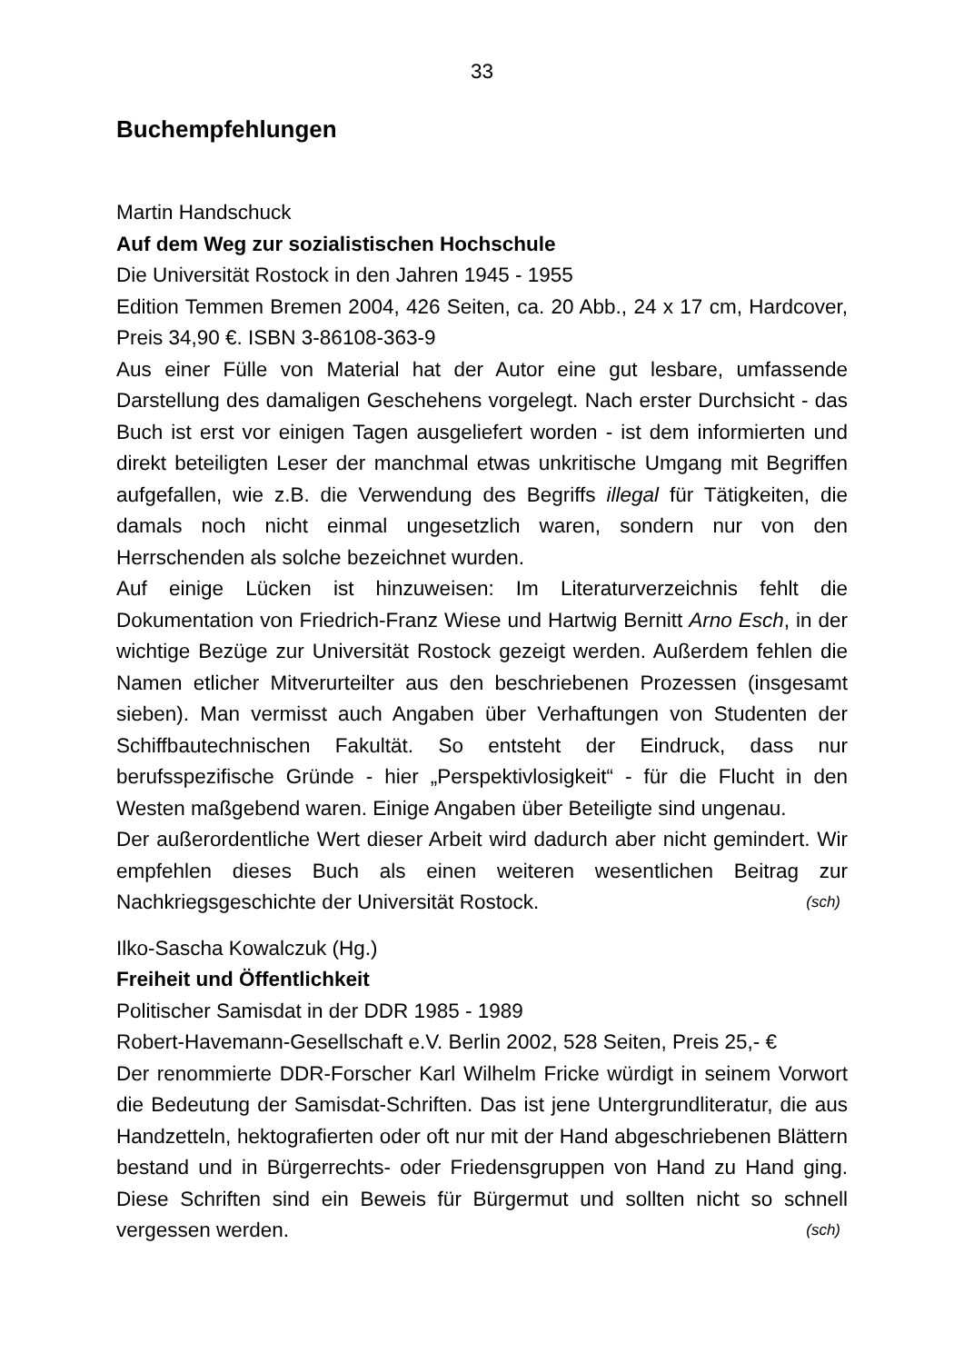33
Buchempfehlungen
Martin Handschuck
Auf dem Weg zur sozialistischen Hochschule
Die Universität Rostock in den Jahren 1945 - 1955
Edition Temmen Bremen 2004, 426 Seiten, ca. 20 Abb., 24 x 17 cm, Hardcover, Preis 34,90 €. ISBN 3-86108-363-9
Aus einer Fülle von Material hat der Autor eine gut lesbare, umfassende Darstellung des damaligen Geschehens vorgelegt. Nach erster Durchsicht - das Buch ist erst vor einigen Tagen ausgeliefert worden - ist dem informierten und direkt beteiligten Leser der manchmal etwas unkritische Umgang mit Begriffen aufgefallen, wie z.B. die Verwendung des Begriffs illegal für Tätigkeiten, die damals noch nicht einmal ungesetzlich waren, sondern nur von den Herrschenden als solche bezeichnet wurden.
Auf einige Lücken ist hinzuweisen: Im Literaturverzeichnis fehlt die Dokumentation von Friedrich-Franz Wiese und Hartwig Bernitt Arno Esch, in der wichtige Bezüge zur Universität Rostock gezeigt werden. Außerdem fehlen die Namen etlicher Mitverurteilter aus den beschriebenen Prozessen (insgesamt sieben). Man vermisst auch Angaben über Verhaftungen von Studenten der Schiffbautechnischen Fakultät. So entsteht der Eindruck, dass nur berufsspezifische Gründe - hier „Perspektivlosigkeit“ - für die Flucht in den Westen maßgebend waren. Einige Angaben über Beteiligte sind ungenau.
Der außerordentliche Wert dieser Arbeit wird dadurch aber nicht gemindert. Wir empfehlen dieses Buch als einen weiteren wesentlichen Beitrag zur Nachkriegsgeschichte der Universität Rostock. (sch)
Ilko-Sascha Kowalczuk (Hg.)
Freiheit und Öffentlichkeit
Politischer Samisdat in der DDR 1985 - 1989
Robert-Havemann-Gesellschaft e.V. Berlin 2002, 528 Seiten, Preis 25,- €
Der renommierte DDR-Forscher Karl Wilhelm Fricke würdigt in seinem Vorwort die Bedeutung der Samisdat-Schriften. Das ist jene Untergrundliteratur, die aus Handzetteln, hektografierten oder oft nur mit der Hand abgeschriebenen Blättern bestand und in Bürgerrechts- oder Friedensgruppen von Hand zu Hand ging. Diese Schriften sind ein Beweis für Bürgermut und sollten nicht so schnell vergessen werden. (sch)